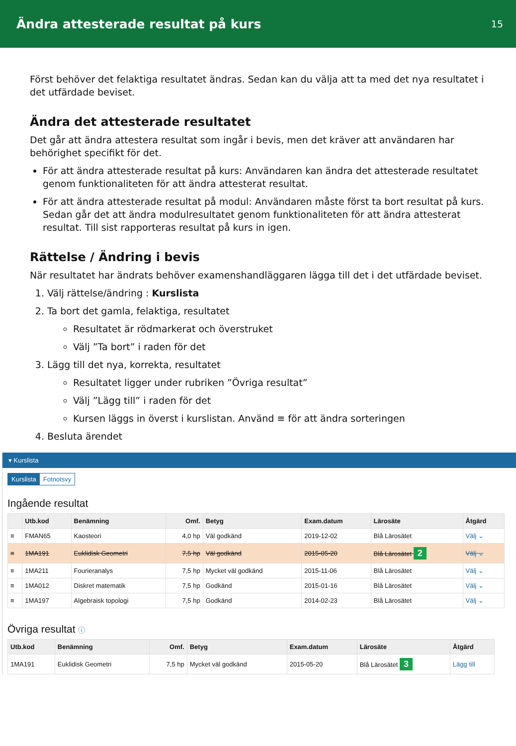Ändra attesterade resultat på kurs
15
Först behöver det felaktiga resultatet ändras. Sedan kan du välja att ta med det nya resultatet i det utfärdade beviset.
Ändra det attesterade resultatet
Det går att ändra attestera resultat som ingår i bevis, men det kräver att användaren har behörighet specifikt för det.
För att ändra attesterade resultat på kurs: Användaren kan ändra det attesterade resultatet genom funktionaliteten för att ändra attesterat resultat.
För att ändra attesterade resultat på modul: Användaren måste först ta bort resultat på kurs. Sedan går det att ändra modulresultatet genom funktionaliteten för att ändra attesterat resultat. Till sist rapporteras resultat på kurs in igen.
Rättelse / Ändring i bevis
När resultatet har ändrats behöver examenshandläggaren lägga till det i det utfärdade beviset.
1. Välj rättelse/ändring : Kurslista
2. Ta bort det gamla, felaktiga, resultatet
Resultatet är rödmarkerat och överstruket
Välj ”Ta bort” i raden för det
3. Lägg till det nya, korrekta, resultatet
Resultatet ligger under rubriken ”Övriga resultat”
Välj ”Lägg till” i raden för det
Kursen läggs in överst i kurslistan. Använd ≡ för att ändra sorteringen
4. Besluta ärendet
▾ Kurslista
Kurslista Fotnotsvy
Ingående resultat
| | Utb.kod | Benämning | Omf. | Betyg | Exam.datum | Lärosäte | Åtgärd |
| --- | --- | --- | --- | --- | --- | --- | --- |
| ≡ | FMAN65 | Kaosteori | 4,0 hp | Väl godkänd | 2019-12-02 | Blå Lärosätet | Välj ⌄ |
| ≡ | 1MA191 | Euklidisk Geometri | 7,5 hp | Väl godkänd | 2015-05-20 | Blå Lärosätet 2 | Välj ⌄ |
| ≡ | 1MA211 | Fourieranalys | 7,5 hp | Mycket väl godkänd | 2015-11-06 | Blå Lärosätet | Välj ⌄ |
| ≡ | 1MA012 | Diskret matematik | 7,5 hp | Godkänd | 2015-01-16 | Blå Lärosätet | Välj ⌄ |
| ≡ | 1MA197 | Algebraisk topologi | 7,5 hp | Godkänd | 2014-02-23 | Blå Lärosätet | Välj ⌄ |
Övriga resultat ⓘ
| Utb.kod | Benämning | Omf. | Betyg | Exam.datum | Lärosäte | Åtgärd |
| --- | --- | --- | --- | --- | --- | --- |
| 1MA191 | Euklidisk Geometri | 7,5 hp | Mycket väl godkänd | 2015-05-20 | Blå Lärosätet 3 | Lägg till |